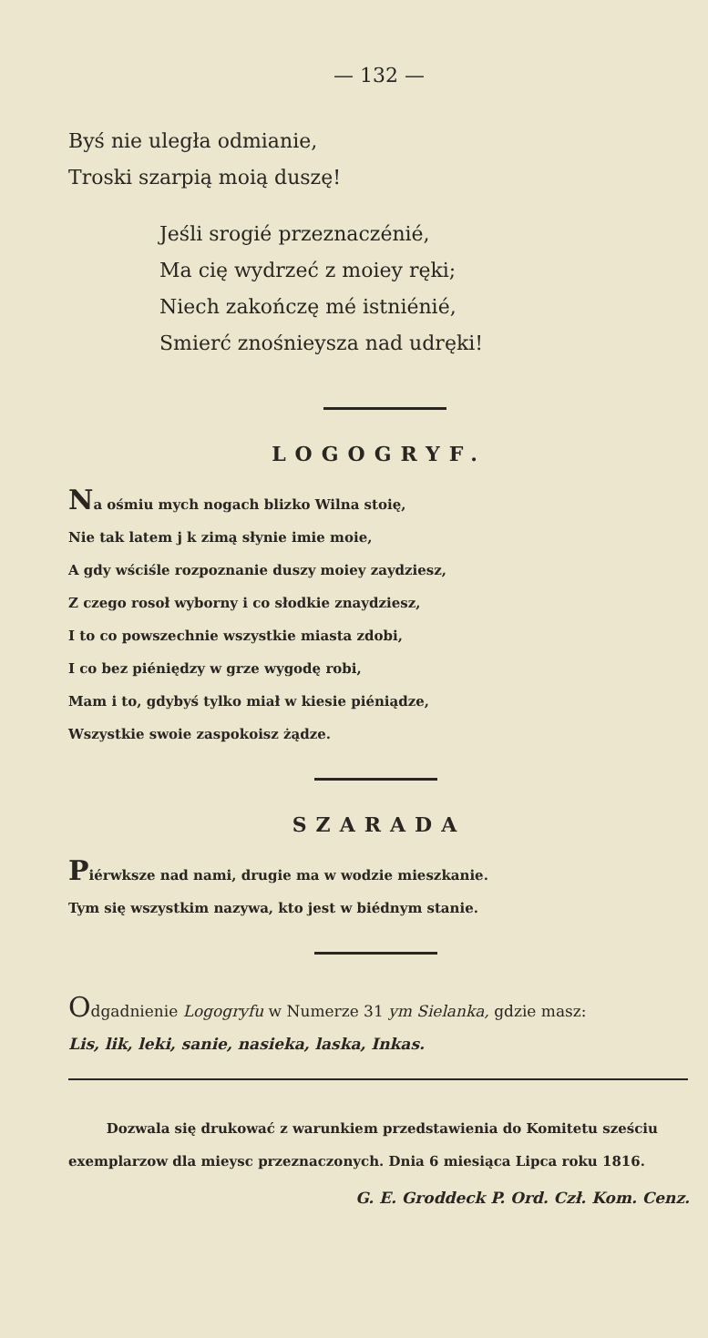— 132 —
Byś nie uległa odmianie,
Troski szarpią moią duszę!
Jeśli srogié przeznaczénié,
Ma cię wydrzeć z moiey ręki;
Niech zakończę mé istniénié,
Smierć znośnieysza nad udręki!
LOGOGRYF.
Na ośmiu mych nogach blizko Wilna stoię,
Nie tak latem j k zimą słynie imie moie,
A gdy wściśle rozpoznanie duszy moiey zaydziesz,
Z czego rosoł wyborny i co słodkie znaydziesz,
I to co powszechnie wszystkie miasta zdobi,
I co bez piéniędzy w grze wygodę robi,
Mam i to, gdybyś tylko miał w kiesie piéniądze,
Wszystkie swoie zaspokoisz żądze.
SZARADA
Piérwksze nad nami, drugie ma w wodzie mieszkanie.
Tym się wszystkim nazywa, kto jest w biédnym stanie.
Odgadnienie Logogryfu w Numerze 31 ym Sielanka, gdzie masz:
Lis, lik, leki, sanie, nasieka, laska, Inkas.
Dozwala się drukować z warunkiem przedstawienia do Komitetu sześciu exemplarzow dla mieysc przeznaczonych. Dnia 6 miesiąca Lipca roku 1816.
G. E. Groddeck P. Ord. Czł. Kom. Cenz.